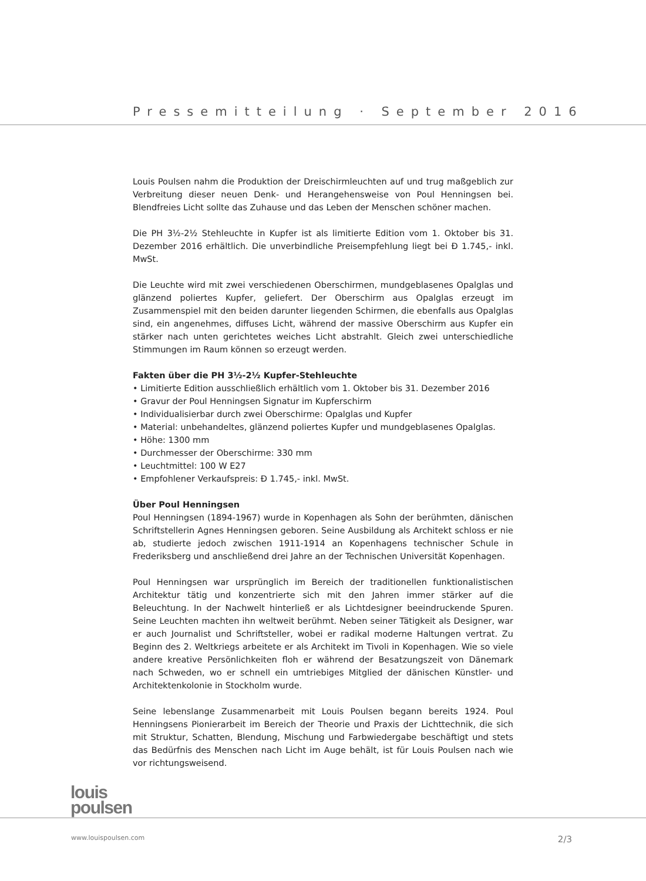Pressemitteilung · September 2016
Louis Poulsen nahm die Produktion der Dreischirmleuchten auf und trug maßgeblich zur Verbreitung dieser neuen Denk- und Herangehensweise von Poul Henningsen bei. Blendfreies Licht sollte das Zuhause und das Leben der Menschen schöner machen.
Die PH 3½-2½ Stehleuchte in Kupfer ist als limitierte Edition vom 1. Oktober bis 31. Dezember 2016 erhältlich. Die unverbindliche Preisempfehlung liegt bei Ð 1.745,- inkl. MwSt.
Die Leuchte wird mit zwei verschiedenen Oberschirmen, mundgeblasenes Opalglas und glänzend poliertes Kupfer, geliefert. Der Oberschirm aus Opalglas erzeugt im Zusammenspiel mit den beiden darunter liegenden Schirmen, die ebenfalls aus Opalglas sind, ein angenehmes, diffuses Licht, während der massive Oberschirm aus Kupfer ein stärker nach unten gerichtetes weiches Licht abstrahlt. Gleich zwei unterschiedliche Stimmungen im Raum können so erzeugt werden.
Fakten über die PH 3½-2½ Kupfer-Stehleuchte
• Limitierte Edition ausschließlich erhältlich vom 1. Oktober bis 31. Dezember 2016
• Gravur der Poul Henningsen Signatur im Kupferschirm
• Individualisierbar durch zwei Oberschirme: Opalglas und Kupfer
• Material: unbehandeltes, glänzend poliertes Kupfer und mundgeblasenes Opalglas.
• Höhe: 1300 mm
• Durchmesser der Oberschirme: 330 mm
• Leuchtmittel: 100 W E27
• Empfohlener Verkaufspreis: Ð 1.745,- inkl. MwSt.
Über Poul Henningsen
Poul Henningsen (1894-1967) wurde in Kopenhagen als Sohn der berühmten, dänischen Schriftstellerin Agnes Henningsen geboren. Seine Ausbildung als Architekt schloss er nie ab, studierte jedoch zwischen 1911-1914 an Kopenhagens technischer Schule in Frederiksberg und anschließend drei Jahre an der Technischen Universität Kopenhagen.
Poul Henningsen war ursprünglich im Bereich der traditionellen funktionalistischen Architektur tätig und konzentrierte sich mit den Jahren immer stärker auf die Beleuchtung. In der Nachwelt hinterließ er als Lichtdesigner beeindruckende Spuren. Seine Leuchten machten ihn weltweit berühmt. Neben seiner Tätigkeit als Designer, war er auch Journalist und Schriftsteller, wobei er radikal moderne Haltungen vertrat. Zu Beginn des 2. Weltkriegs arbeitete er als Architekt im Tivoli in Kopenhagen. Wie so viele andere kreative Persönlichkeiten floh er während der Besatzungszeit von Dänemark nach Schweden, wo er schnell ein umtriebiges Mitglied der dänischen Künstler- und Architektenkolonie in Stockholm wurde.
Seine lebenslange Zusammenarbeit mit Louis Poulsen begann bereits 1924. Poul Henningsens Pionierarbeit im Bereich der Theorie und Praxis der Lichttechnik, die sich mit Struktur, Schatten, Blendung, Mischung und Farbwiedergabe beschäftigt und stets das Bedürfnis des Menschen nach Licht im Auge behält, ist für Louis Poulsen nach wie vor richtungsweisend.
louis
poulsen
www.louispoulsen.com 2/3